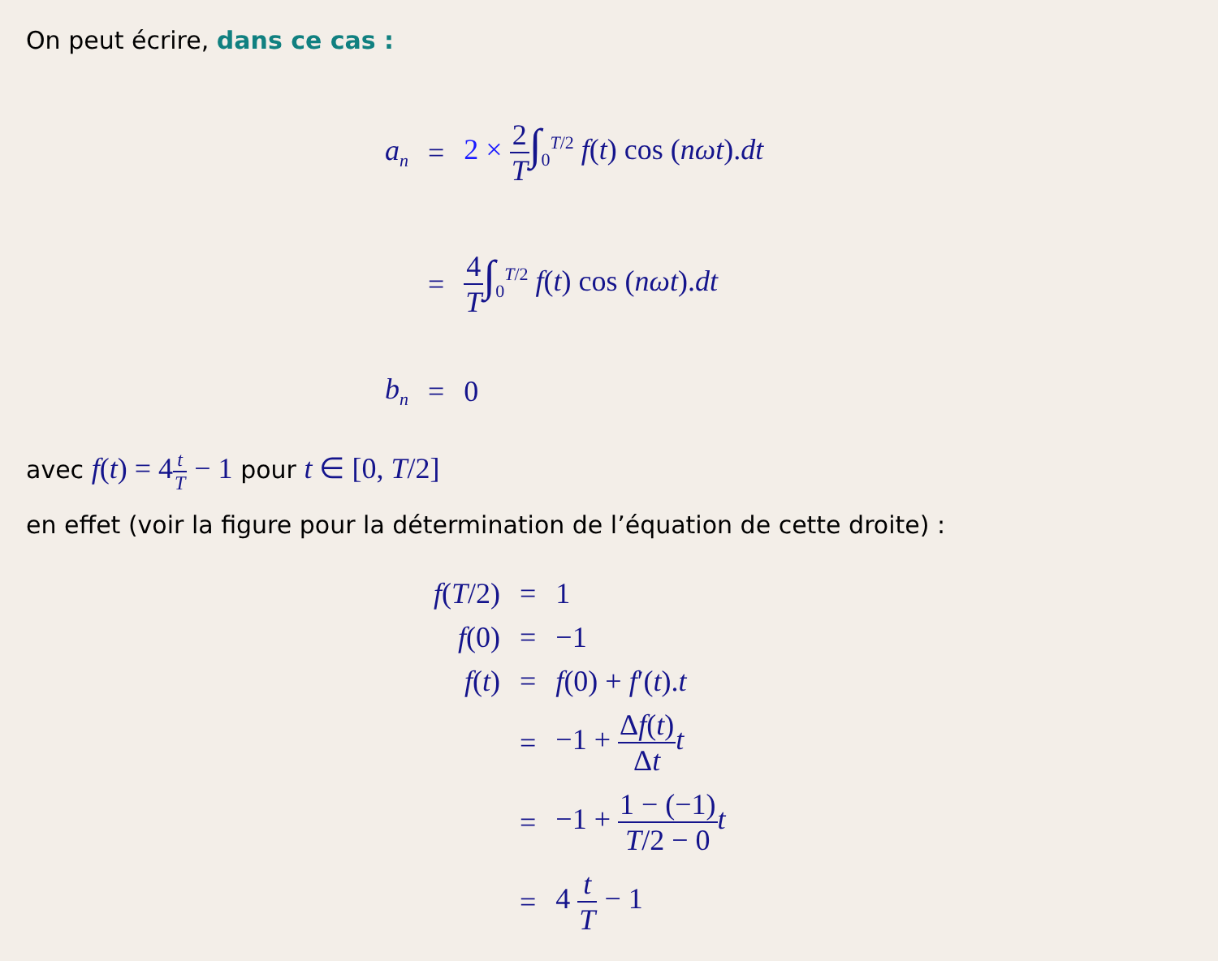On peut écrire, dans ce cas :
| a<sub>n</sub> | = | 2 × 2 T ∫<sub>0</sub><sup>T/2</sup> f ( t ) cos ( nωt ). dt |
| | = | 4 T ∫<sub>0</sub><sup>T/2</sup> f ( t ) cos ( nωt ). dt |
| b<sub>n</sub> | = | 0 |
avec f(t) = 4t T − 1 pour t ∈ [0, T/2]
en effet (voir la figure pour la détermination de l’équation de cette droite) :
| f ( T /2) | = | 1 |
| f (0) | = | −1 |
| f ( t ) | = | f (0) + f ′( t ). t |
| | = | −1 + Δ f ( t ) Δ t t |
| | = | −1 + 1 − (−1) T /2 − 0 t |
| | = | 4 t T − 1 |